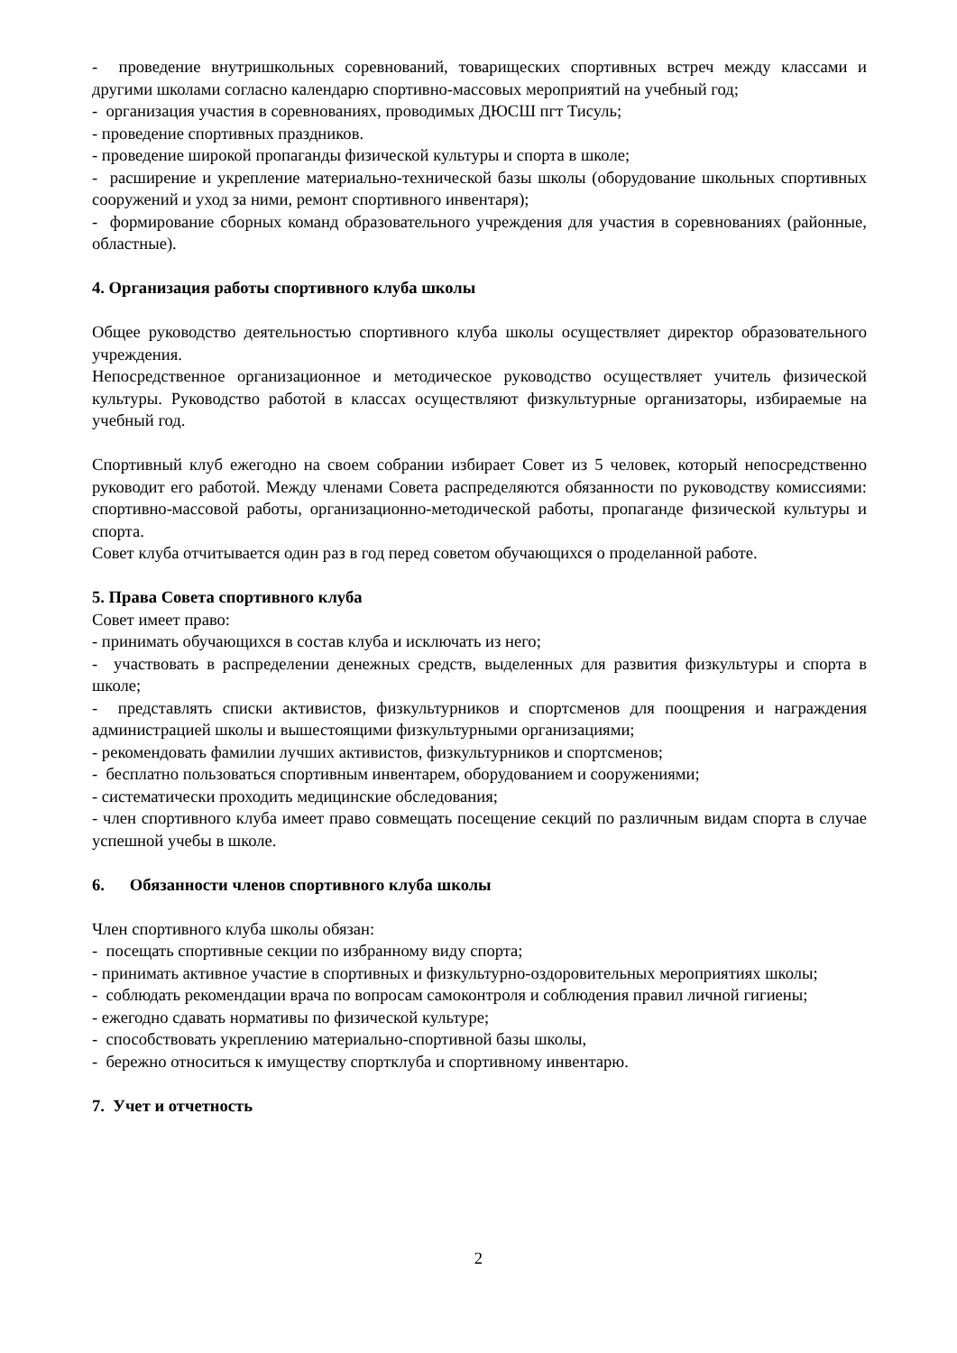- проведение внутришкольных соревнований, товарищеских спортивных встреч между классами и другими школами согласно календарю спортивно-массовых мероприятий на учебный год;
- организация участия в соревнованиях, проводимых ДЮСШ пгт Тисуль;
- проведение спортивных праздников.
- проведение широкой пропаганды физической культуры и спорта в школе;
- расширение и укрепление материально-технической базы школы (оборудование школьных спортивных сооружений и уход за ними, ремонт спортивного инвентаря);
- формирование сборных команд образовательного учреждения для участия в соревнованиях (районные, областные).
4. Организация работы спортивного клуба школы
Общее руководство деятельностью спортивного клуба школы осуществляет директор образовательного учреждения.
Непосредственное организационное и методическое руководство осуществляет учитель физической культуры. Руководство работой в классах осуществляют физкультурные организаторы, избираемые на учебный год.
Спортивный клуб ежегодно на своем собрании избирает Совет из 5 человек, который непосредственно руководит его работой. Между членами Совета распределяются обязанности по руководству комиссиями: спортивно-массовой работы, организационно-методической работы, пропаганде физической культуры и спорта.
Совет клуба отчитывается один раз в год перед советом обучающихся о проделанной работе.
5. Права Совета спортивного клуба
Совет имеет право:
- принимать обучающихся в состав клуба и исключать из него;
- участвовать в распределении денежных средств, выделенных для развития физкультуры и спорта в школе;
- представлять списки активистов, физкультурников и спортсменов для поощрения и награждения администрацией школы и вышестоящими физкультурными организациями;
- рекомендовать фамилии лучших активистов, физкультурников и спортсменов;
- бесплатно пользоваться спортивным инвентарем, оборудованием и сооружениями;
- систематически проходить медицинские обследования;
- член спортивного клуба имеет право совмещать посещение секций по различным видам спорта в случае успешной учебы в школе.
6. Обязанности членов спортивного клуба школы
Член спортивного клуба школы обязан:
- посещать спортивные секции по избранному виду спорта;
- принимать активное участие в спортивных и физкультурно-оздоровительных мероприятиях школы;
- соблюдать рекомендации врача по вопросам самоконтроля и соблюдения правил личной гигиены;
- ежегодно сдавать нормативы по физической культуре;
- способствовать укреплению материально-спортивной базы школы,
- бережно относиться к имуществу спортклуба и спортивному инвентарю.
7. Учет и отчетность
2